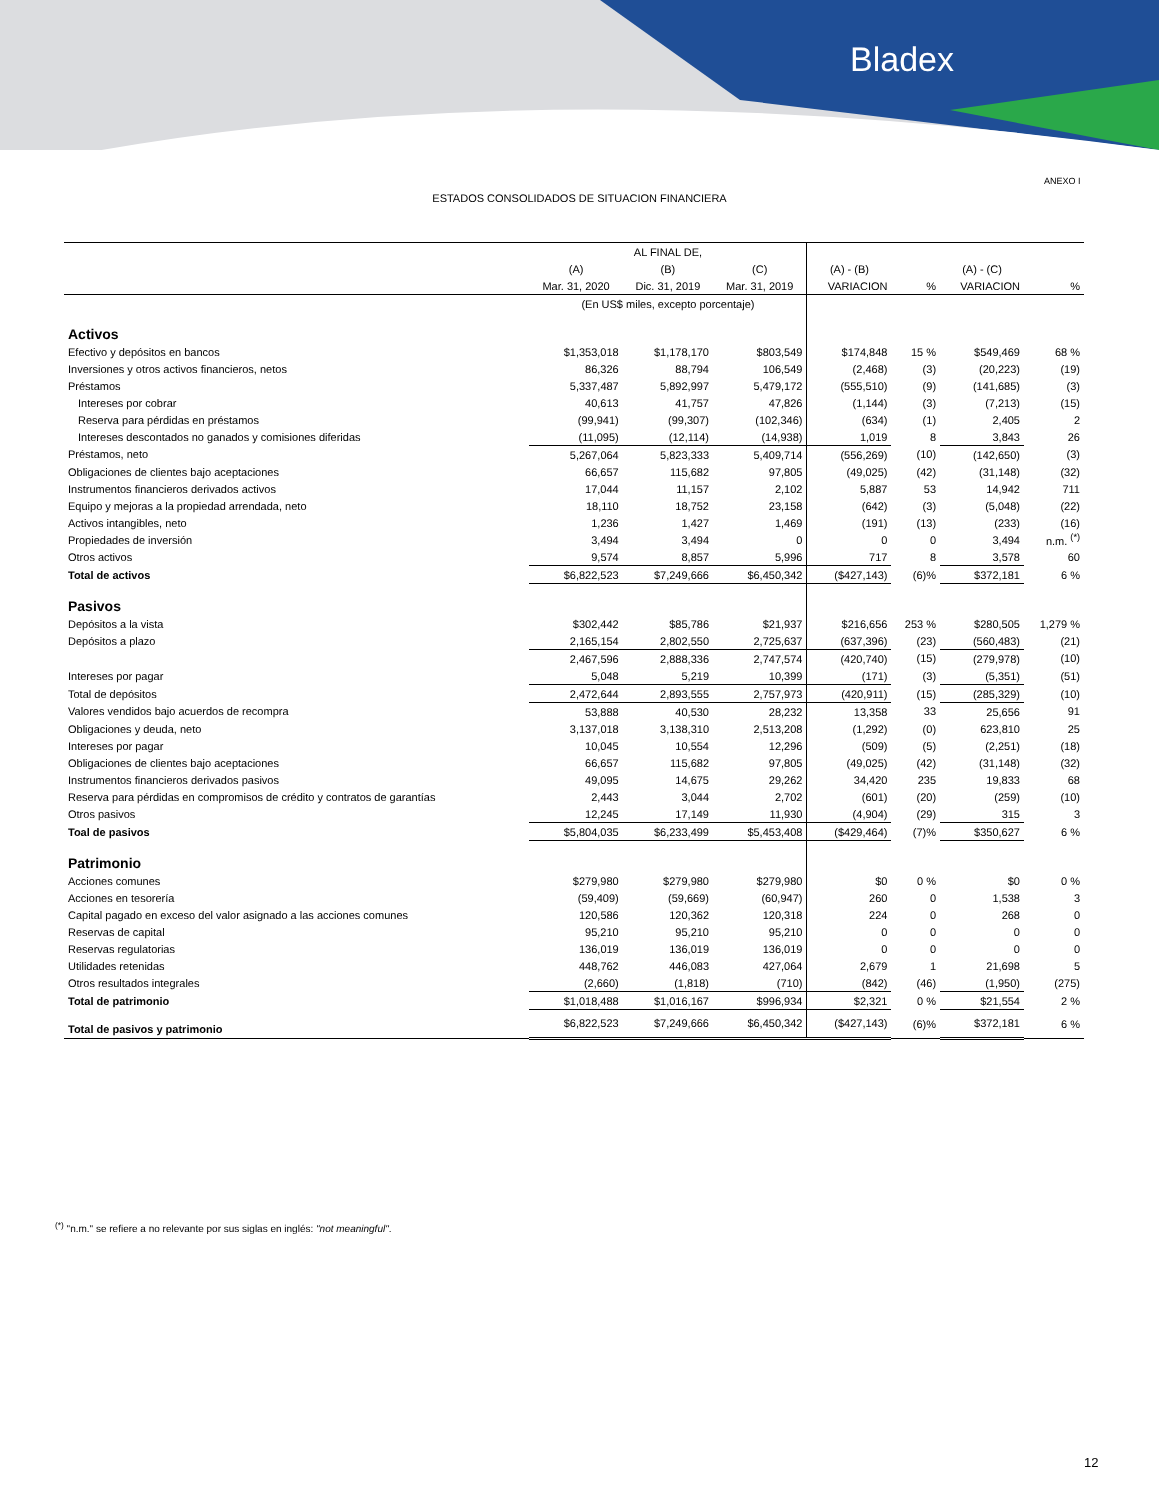Bladex
ANEXO I
ESTADOS CONSOLIDADOS DE SITUACION FINANCIERA
| | AL FINAL DE, | | | | | | |
| --- | --- | --- | --- | --- | --- | --- | --- |
| | (A) | (B) | (C) | (A) - (B) | | (A) - (C) | |
| | Mar. 31, 2020 | Dic. 31, 2019 | Mar. 31, 2019 | VARIACION | % | VARIACION | % |
| | (En US$ miles, excepto porcentaje) | | | | | | |
| Activos | | | | | | | |
| Efectivo y depósitos en bancos | $1,353,018 | $1,178,170 | $803,549 | $174,848 | 15 % | $549,469 | 68 % |
| Inversiones y otros activos financieros, netos | 86,326 | 88,794 | 106,549 | (2,468) | (3) | (20,223) | (19) |
| Préstamos | 5,337,487 | 5,892,997 | 5,479,172 | (555,510) | (9) | (141,685) | (3) |
| Intereses por cobrar | 40,613 | 41,757 | 47,826 | (1,144) | (3) | (7,213) | (15) |
| Reserva para pérdidas en préstamos | (99,941) | (99,307) | (102,346) | (634) | (1) | 2,405 | 2 |
| Intereses descontados no ganados y comisiones diferidas | (11,095) | (12,114) | (14,938) | 1,019 | 8 | 3,843 | 26 |
| Préstamos, neto | 5,267,064 | 5,823,333 | 5,409,714 | (556,269) | (10) | (142,650) | (3) |
| Obligaciones de clientes bajo aceptaciones | 66,657 | 115,682 | 97,805 | (49,025) | (42) | (31,148) | (32) |
| Instrumentos financieros derivados activos | 17,044 | 11,157 | 2,102 | 5,887 | 53 | 14,942 | 711 |
| Equipo y mejoras a la propiedad arrendada, neto | 18,110 | 18,752 | 23,158 | (642) | (3) | (5,048) | (22) |
| Activos intangibles, neto | 1,236 | 1,427 | 1,469 | (191) | (13) | (233) | (16) |
| Propiedades de inversión | 3,494 | 3,494 | 0 | 0 | 0 | 3,494 | n.m. <sup>(*)</sup> |
| Otros activos | 9,574 | 8,857 | 5,996 | 717 | 8 | 3,578 | 60 |
| Total de activos | $6,822,523 | $7,249,666 | $6,450,342 | ($427,143) | (6)% | $372,181 | 6 % |
| Pasivos | | | | | | | |
| Depósitos a la vista | $302,442 | $85,786 | $21,937 | $216,656 | 253 % | $280,505 | 1,279 % |
| Depósitos a plazo | 2,165,154 | 2,802,550 | 2,725,637 | (637,396) | (23) | (560,483) | (21) |
| | 2,467,596 | 2,888,336 | 2,747,574 | (420,740) | (15) | (279,978) | (10) |
| Intereses por pagar | 5,048 | 5,219 | 10,399 | (171) | (3) | (5,351) | (51) |
| Total de depósitos | 2,472,644 | 2,893,555 | 2,757,973 | (420,911) | (15) | (285,329) | (10) |
| Valores vendidos bajo acuerdos de recompra | 53,888 | 40,530 | 28,232 | 13,358 | 33 | 25,656 | 91 |
| Obligaciones y deuda, neto | 3,137,018 | 3,138,310 | 2,513,208 | (1,292) | (0) | 623,810 | 25 |
| Intereses por pagar | 10,045 | 10,554 | 12,296 | (509) | (5) | (2,251) | (18) |
| Obligaciones de clientes bajo aceptaciones | 66,657 | 115,682 | 97,805 | (49,025) | (42) | (31,148) | (32) |
| Instrumentos financieros derivados pasivos | 49,095 | 14,675 | 29,262 | 34,420 | 235 | 19,833 | 68 |
| Reserva para pérdidas en compromisos de crédito y contratos de garantías | 2,443 | 3,044 | 2,702 | (601) | (20) | (259) | (10) |
| Otros pasivos | 12,245 | 17,149 | 11,930 | (4,904) | (29) | 315 | 3 |
| Toal de pasivos | $5,804,035 | $6,233,499 | $5,453,408 | ($429,464) | (7)% | $350,627 | 6 % |
| Patrimonio | | | | | | | |
| Acciones comunes | $279,980 | $279,980 | $279,980 | $0 | 0 % | $0 | 0 % |
| Acciones en tesorería | (59,409) | (59,669) | (60,947) | 260 | 0 | 1,538 | 3 |
| Capital pagado en exceso del valor asignado a las acciones comunes | 120,586 | 120,362 | 120,318 | 224 | 0 | 268 | 0 |
| Reservas de capital | 95,210 | 95,210 | 95,210 | 0 | 0 | 0 | 0 |
| Reservas regulatorias | 136,019 | 136,019 | 136,019 | 0 | 0 | 0 | 0 |
| Utilidades retenidas | 448,762 | 446,083 | 427,064 | 2,679 | 1 | 21,698 | 5 |
| Otros resultados integrales | (2,660) | (1,818) | (710) | (842) | (46) | (1,950) | (275) |
| Total de patrimonio | $1,018,488 | $1,016,167 | $996,934 | $2,321 | 0 % | $21,554 | 2 % |
| Total de pasivos y patrimonio | $6,822,523 | $7,249,666 | $6,450,342 | ($427,143) | (6)% | $372,181 | 6 % |
<sup>(*)</sup> "n.m." se refiere a no relevante por sus siglas en inglés: "not meaningful".
12